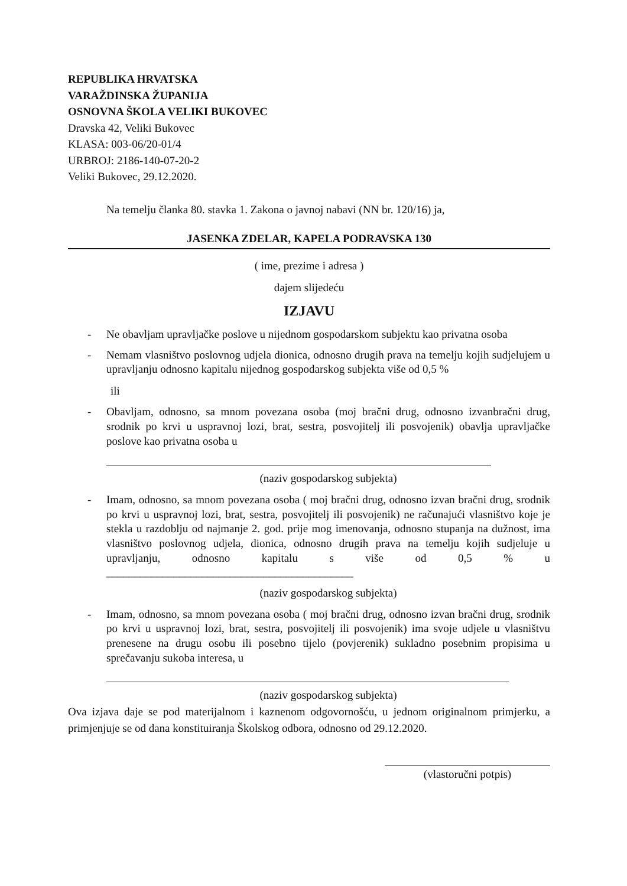REPUBLIKA HRVATSKA
VARAŽDINSKA ŽUPANIJA
OSNOVNA ŠKOLA VELIKI BUKOVEC
Dravska 42, Veliki Bukovec
KLASA: 003-06/20-01/4
URBROJ: 2186-140-07-20-2
Veliki Bukovec, 29.12.2020.
Na temelju članka 80. stavka 1. Zakona o javnoj nabavi (NN br. 120/16) ja,
JASENKA ZDELAR, KAPELA PODRAVSKA 130
( ime, prezime i adresa )
dajem slijedeću
IZJAVU
- Ne obavljam upravljačke poslove u nijednom gospodarskom subjektu kao privatna osoba
- Nemam vlasništvo poslovnog udjela dionica, odnosno drugih prava na temelju kojih sudjelujem u upravljanju odnosno kapitalu nijednog gospodarskog subjekta više od 0,5 %
ili
- Obavljam, odnosno, sa mnom povezana osoba (moj bračni drug, odnosno izvanbračni drug, srodnik po krvi u uspravnoj lozi, brat, sestra, posvojitelj ili posvojenik) obavlja upravljačke poslove kao privatna osoba u
(naziv gospodarskog subjekta)
- Imam, odnosno, sa mnom povezana osoba ( moj bračni drug, odnosno izvan bračni drug, srodnik po krvi u uspravnoj lozi, brat, sestra, posvojitelj ili posvojenik) ne računajući vlasništvo koje je stekla u razdoblju od najmanje 2. god. prije mog imenovanja, odnosno stupanja na dužnost, ima vlasništvo poslovnog udjela, dionica, odnosno drugih prava na temelju kojih sudjeluje u upravljanju, odnosno kapitalu s više od 0,5 % u ____________________________________________
(naziv gospodarskog subjekta)
- Imam, odnosno, sa mnom povezana osoba ( moj bračni drug, odnosno izvan bračni drug, srodnik po krvi u uspravnoj lozi, brat, sestra, posvojitelj ili posvojenik) ima svoje udjele u vlasništvu prenesene na drugu osobu ili posebno tijelo (povjerenik) sukladno posebnim propisima u sprečavanju sukoba interesa, u
(naziv gospodarskog subjekta)
Ova izjava daje se pod materijalnom i kaznenom odgovornošću, u jednom originalnom primjerku, a primjenjuje se od dana konstituiranja Školskog odbora, odnosno od 29.12.2020.
(vlastoručni potpis)